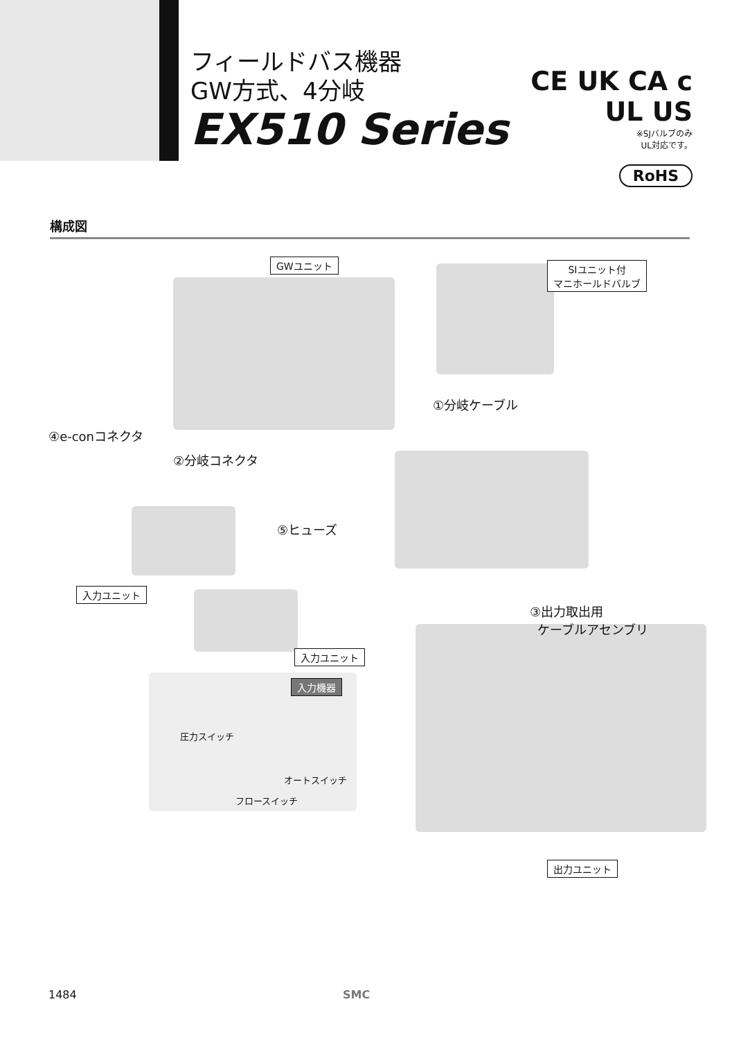フィールドバス機器
GW方式、4分岐
EX510 Series
CE UK CA c UL US
※SJバルブのみ
UL対応です。
RoHS
構成図
GWユニット
SIユニット付
マニホールドバルブ
①分岐ケーブル
④e-conコネクタ
②分岐コネクタ
⑤ヒューズ
入力ユニット
③出力取出用
ケーブルアセンブリ
入力ユニット
入力機器
圧力スイッチ
オートスイッチ
フロースイッチ
出力ユニット
1484 SMC